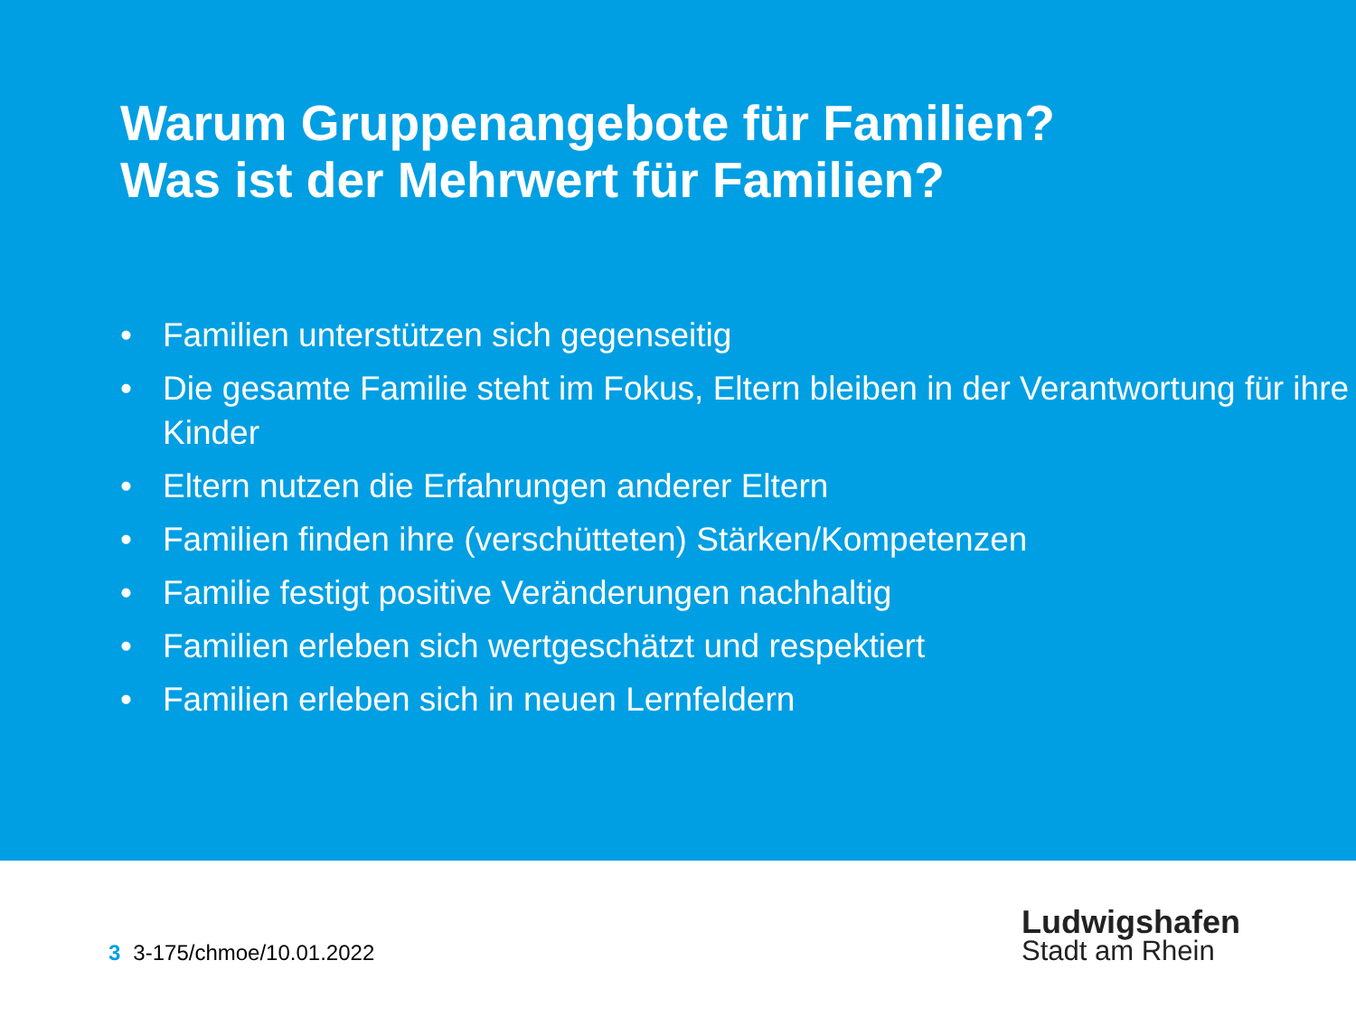Warum Gruppenangebote für Familien?
Was ist der Mehrwert für Familien?
• Familien unterstützen sich gegenseitig
• Die gesamte Familie steht im Fokus, Eltern bleiben in der Verantwortung für ihre Kinder
• Eltern nutzen die Erfahrungen anderer Eltern
• Familien finden ihre (verschütteten) Stärken/Kompetenzen
• Familie festigt positive Veränderungen nachhaltig
• Familien erleben sich wertgeschätzt und respektiert
• Familien erleben sich in neuen Lernfeldern
3 3-175/chmoe/10.01.2022
Ludwigshafen
Stadt am Rhein